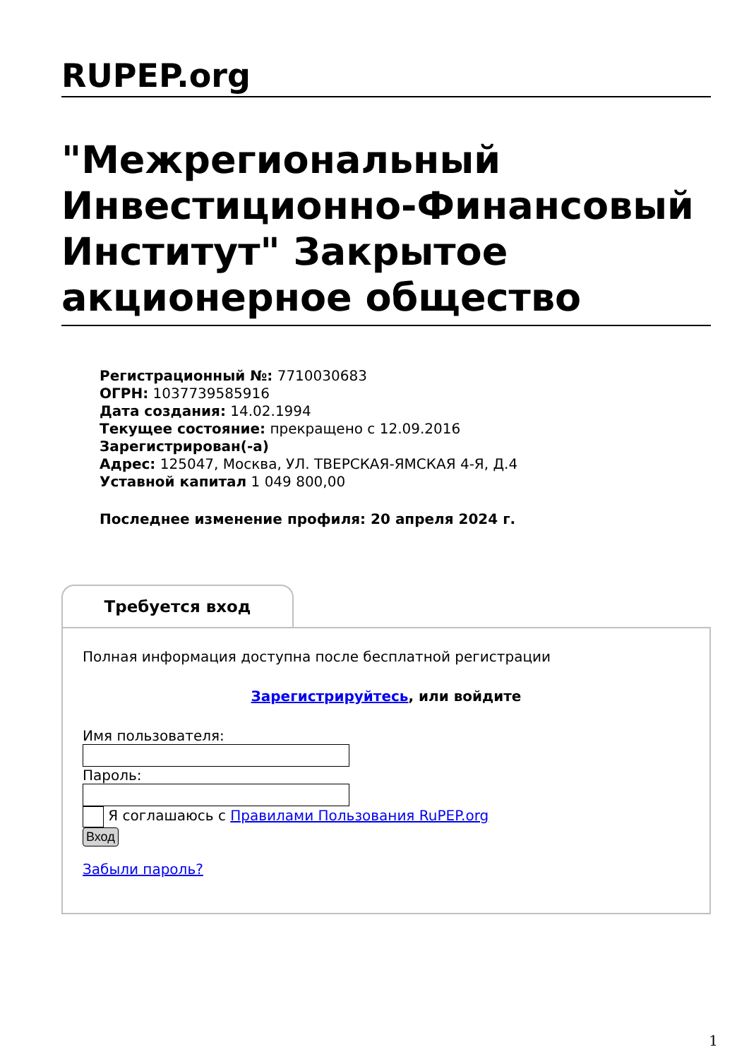RUPEP.org
"Межрегиональный Инвестиционно-Финансовый Институт" Закрытое акционерное общество
Регистрационный №: 7710030683
ОГРН: 1037739585916
Дата создания: 14.02.1994
Текущее состояние: прекращено с 12.09.2016
Зарегистрирован(-а)
Адрес: 125047, Москва, УЛ. ТВЕРСКАЯ-ЯМСКАЯ 4-Я, Д.4
Уставной капитал 1 049 800,00
Последнее изменение профиля: 20 апреля 2024 г.
Требуется вход
Полная информация доступна после бесплатной регистрации
Зарегистрируйтесь, или войдите
Имя пользователя:
Пароль:
Я соглашаюсь с Правилами Пользования RuPEP.org
Вход
Забыли пароль?
1